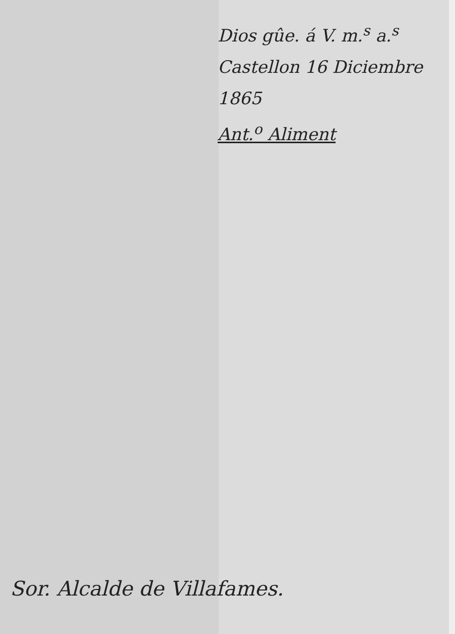Dios gûe. á V. m.<sup>s</sup> a.<sup>s</sup>
Castellon 16 Diciembre 1865
Ant.<sup>o</sup> Aliment
Sor. Alcalde de Villafames.